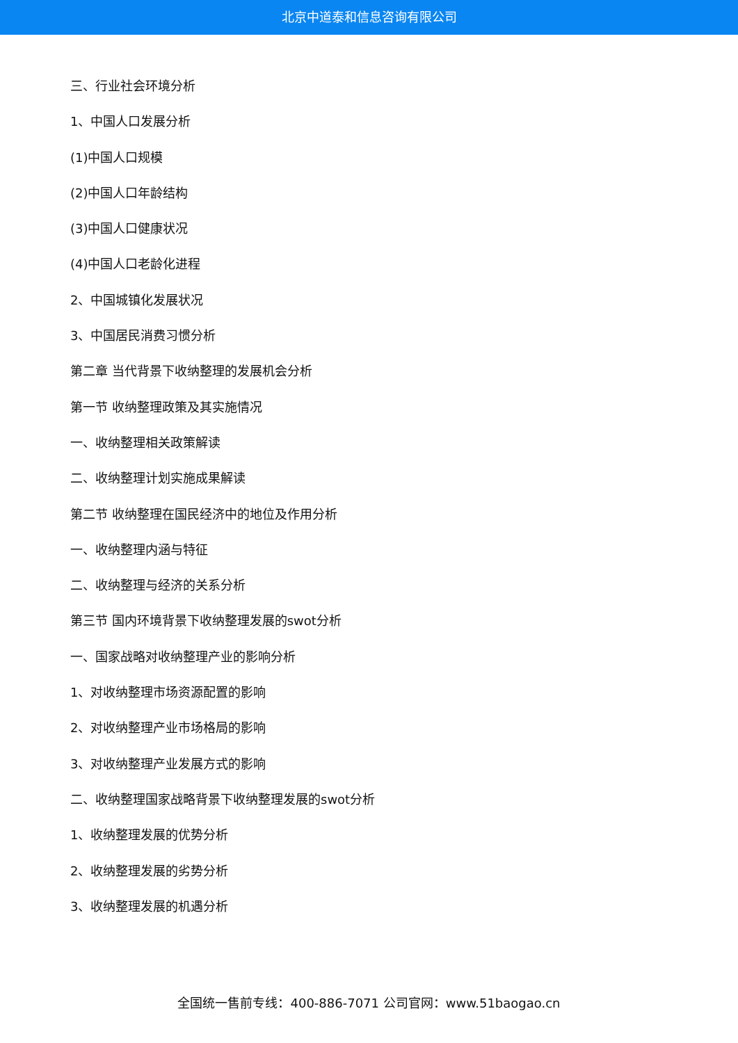北京中道泰和信息咨询有限公司
三、行业社会环境分析
1、中国人口发展分析
(1)中国人口规模
(2)中国人口年龄结构
(3)中国人口健康状况
(4)中国人口老龄化进程
2、中国城镇化发展状况
3、中国居民消费习惯分析
第二章 当代背景下收纳整理的发展机会分析
第一节 收纳整理政策及其实施情况
一、收纳整理相关政策解读
二、收纳整理计划实施成果解读
第二节 收纳整理在国民经济中的地位及作用分析
一、收纳整理内涵与特征
二、收纳整理与经济的关系分析
第三节 国内环境背景下收纳整理发展的swot分析
一、国家战略对收纳整理产业的影响分析
1、对收纳整理市场资源配置的影响
2、对收纳整理产业市场格局的影响
3、对收纳整理产业发展方式的影响
二、收纳整理国家战略背景下收纳整理发展的swot分析
1、收纳整理发展的优势分析
2、收纳整理发展的劣势分析
3、收纳整理发展的机遇分析
全国统一售前专线：400-886-7071 公司官网：www.51baogao.cn